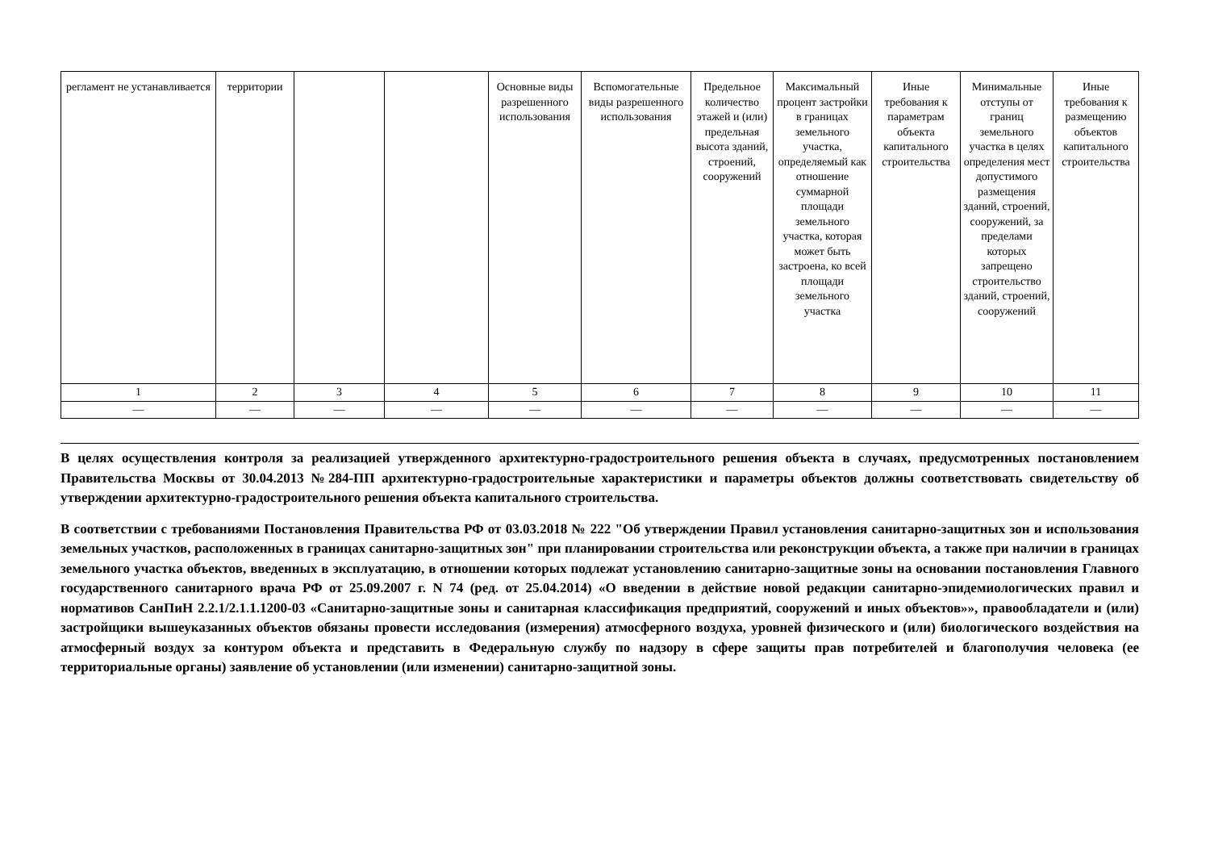| регламент не устанавливается | территории | | | Основные виды разрешенного использования | Вспомогательные виды разрешенного использования | Предельное количество этажей и (или) предельная высота зданий, строений, сооружений | Максимальный процент застройки в границах земельного участка, определяемый как отношение суммарной площади земельного участка, которая может быть застроена, ко всей площади земельного участка | Иные требования к параметрам объекта капитального строительства | Минимальные отступы от границ земельного участка в целях определения мест допустимого размещения зданий, строений, сооружений, за пределами которых запрещено строительство зданий, строений, сооружений | Иные требования к размещению объектов капитального строительства |
| 1 | 2 | 3 | 4 | 5 | 6 | 7 | 8 | 9 | 10 | 11 |
| — | — | — | — | — | — | — | — | — | — | — |
В целях осуществления контроля за реализацией утвержденного архитектурно-градостроительного решения объекта в случаях, предусмотренных постановлением Правительства Москвы от 30.04.2013 №284-ПП архитектурно-градостроительные характеристики и параметры объектов должны соответствовать свидетельству об утверждении архитектурно-градостроительного решения объекта капитального строительства.
В соответствии с требованиями Постановления Правительства РФ от 03.03.2018 № 222 "Об утверждении Правил установления санитарно-защитных зон и использования земельных участков, расположенных в границах санитарно-защитных зон" при планировании строительства или реконструкции объекта, а также при наличии в границах земельного участка объектов, введенных в эксплуатацию, в отношении которых подлежат установлению санитарно-защитные зоны на основании постановления Главного государственного санитарного врача РФ от 25.09.2007 г. N 74 (ред. от 25.04.2014) «О введении в действие новой редакции санитарно-эпидемиологических правил и нормативов СанПиН 2.2.1/2.1.1.1200-03 «Санитарно-защитные зоны и санитарная классификация предприятий, сооружений и иных объектов»», правообладатели и (или) застройщики вышеуказанных объектов обязаны провести исследования (измерения) атмосферного воздуха, уровней физического и (или) биологического воздействия на атмосферный воздух за контуром объекта и представить в Федеральную службу по надзору в сфере защиты прав потребителей и благополучия человека (ее территориальные органы) заявление об установлении (или изменении) санитарно-защитной зоны.